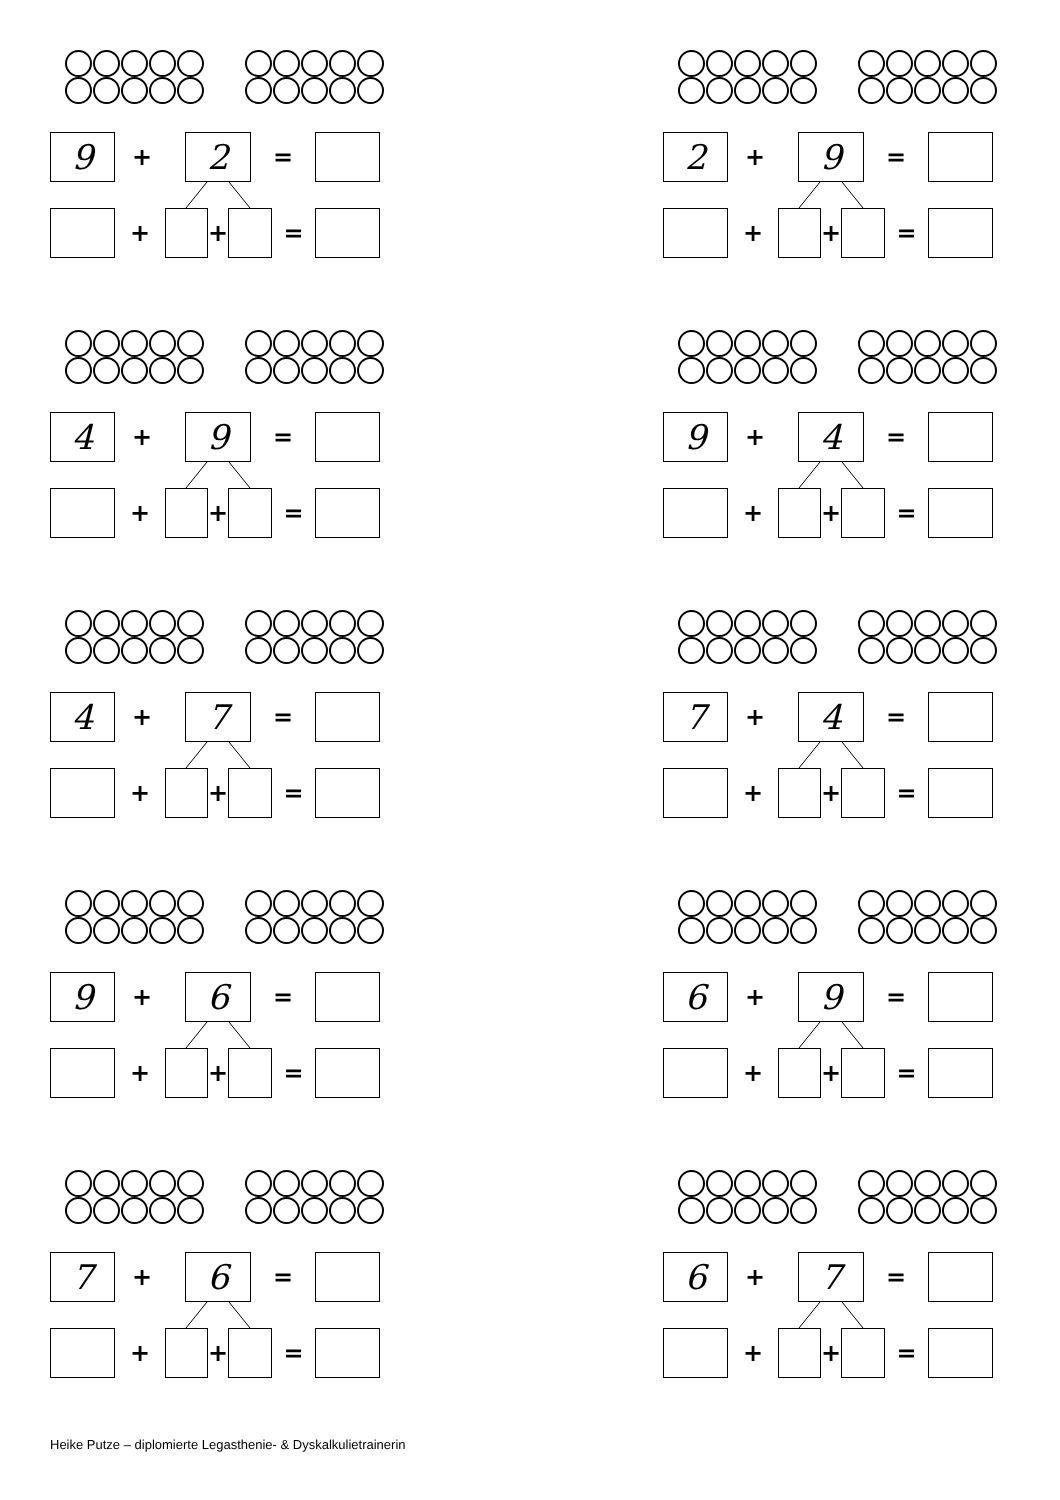9
+
2
=
+ + =
2
+
9
=
+ + =
4
+
9
=
+ + =
9
+
4
=
+ + =
4
+
7
=
+ + =
7
+
4
=
+ + =
9
+
6
=
+ + =
6
+
9
=
+ + =
7
+
6
=
+ + =
6
+
7
=
+ + =
Heike Putze – diplomierte Legasthenie- & Dyskalkulietrainerin